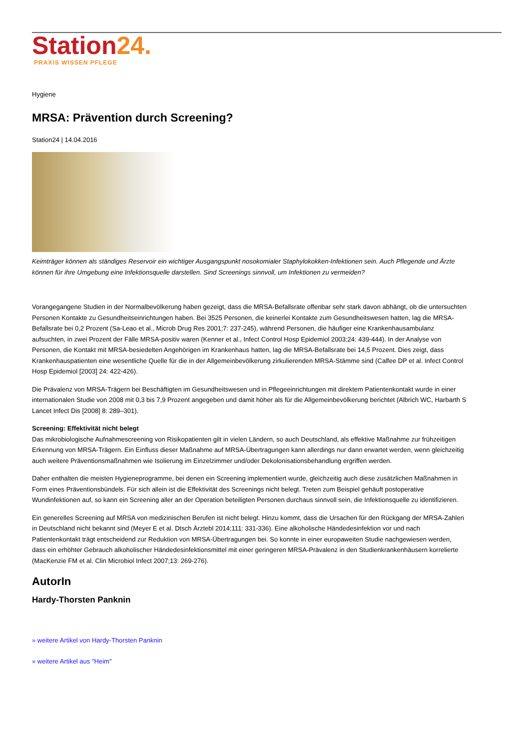Station 24.
PRAXIS WISSEN PFLEGE
Hygiene
MRSA: Prävention durch Screening?
Station24 | 14.04.2016
Keimträger können als ständiges Reservoir ein wichtiger Ausgangspunkt nosokomialer Staphylokokken-Infektionen sein. Auch Pflegende und Ärzte können für ihre Umgebung eine Infektionsquelle darstellen. Sind Screenings sinnvoll, um Infektionen zu vermeiden?
Vorangegangene Studien in der Normalbevölkerung haben gezeigt, dass die MRSA-Befallsrate offenbar sehr stark davon abhängt, ob die untersuchten Personen Kontakte zu Gesundheitseinrichtungen haben. Bei 3525 Personen, die keinerlei Kontakte zum Gesundheitswesen hatten, lag die MRSA-Befallsrate bei 0,2 Prozent (Sa-Leao et al., Microb Drug Res 2001;7: 237-245), während Personen, die häufiger eine Krankenhausambulanz aufsuchten, in zwei Prozent der Fälle MRSA-positiv waren (Kenner et al., Infect Control Hosp Epidemiol 2003;24: 439-444). In der Analyse von Personen, die Kontakt mit MRSA-besiedelten Angehörigen im Krankenhaus hatten, lag die MRSA-Befallsrate bei 14,5 Prozent. Dies zeigt, dass Krankenhauspatienten eine wesentliche Quelle für die in der Allgemeinbevölkerung zirkulierenden MRSA-Stämme sind (Calfee DP et al. Infect Control Hosp Epidemiol [2003] 24: 422-426).
Die Prävalenz von MRSA-Trägern bei Beschäftigten im Gesundheitswesen und in Pflegeeinrichtungen mit direktem Patientenkontakt wurde in einer internationalen Studie von 2008 mit 0,3 bis 7,9 Prozent angegeben und damit höher als für die Allgemeinbevölkerung berichtet (Albrich WC, Harbarth S Lancet Infect Dis [2008] 8: 289–301).
Screening: Effektivität nicht belegt
Das mikrobiologische Aufnahmescreening von Risikopatienten gilt in vielen Ländern, so auch Deutschland, als effektive Maßnahme zur frühzeitigen Erkennung von MRSA-Trägern. Ein Einfluss dieser Maßnahme auf MRSA-Übertragungen kann allerdings nur dann erwartet werden, wenn gleichzeitig auch weitere Präventionsmaßnahmen wie Isolierung im Einzelzimmer und/oder Dekolonisationsbehandlung ergriffen werden.
Daher enthalten die meisten Hygieneprogramme, bei denen ein Screening implementiert wurde, gleichzeitig auch diese zusätzlichen Maßnahmen in Form eines Präventionsbündels. Für sich allein ist die Effektivität des Screenings nicht belegt. Treten zum Beispiel gehäuft postoperative Wundinfektionen auf, so kann ein Screening aller an der Operation beteiligten Personen durchaus sinnvoll sein, die Infektionsquelle zu identifizieren.
Ein generelles Screening auf MRSA von medizinischen Berufen ist nicht belegt. Hinzu kommt, dass die Ursachen für den Rückgang der MRSA-Zahlen in Deutschland nicht bekannt sind (Meyer E et al. Dtsch Ärztebl 2014;111: 331-336). Eine alkoholische Händedesinfektion vor und nach Patientenkontakt trägt entscheidend zur Reduktion von MRSA-Übertragungen bei. So konnte in einer europaweiten Studie nachgewiesen werden, dass ein erhöhter Gebrauch alkoholischer Händedesinfektionsmittel mit einer geringeren MRSA-Prävalenz in den Studienkrankenhäusern korrelierte (MacKenzie FM et al. Clin Microbiol Infect 2007;13: 269-276).
AutorIn
Hardy-Thorsten Panknin
» weitere Artikel von Hardy-Thorsten Panknin
» weitere Artikel aus "Heim"